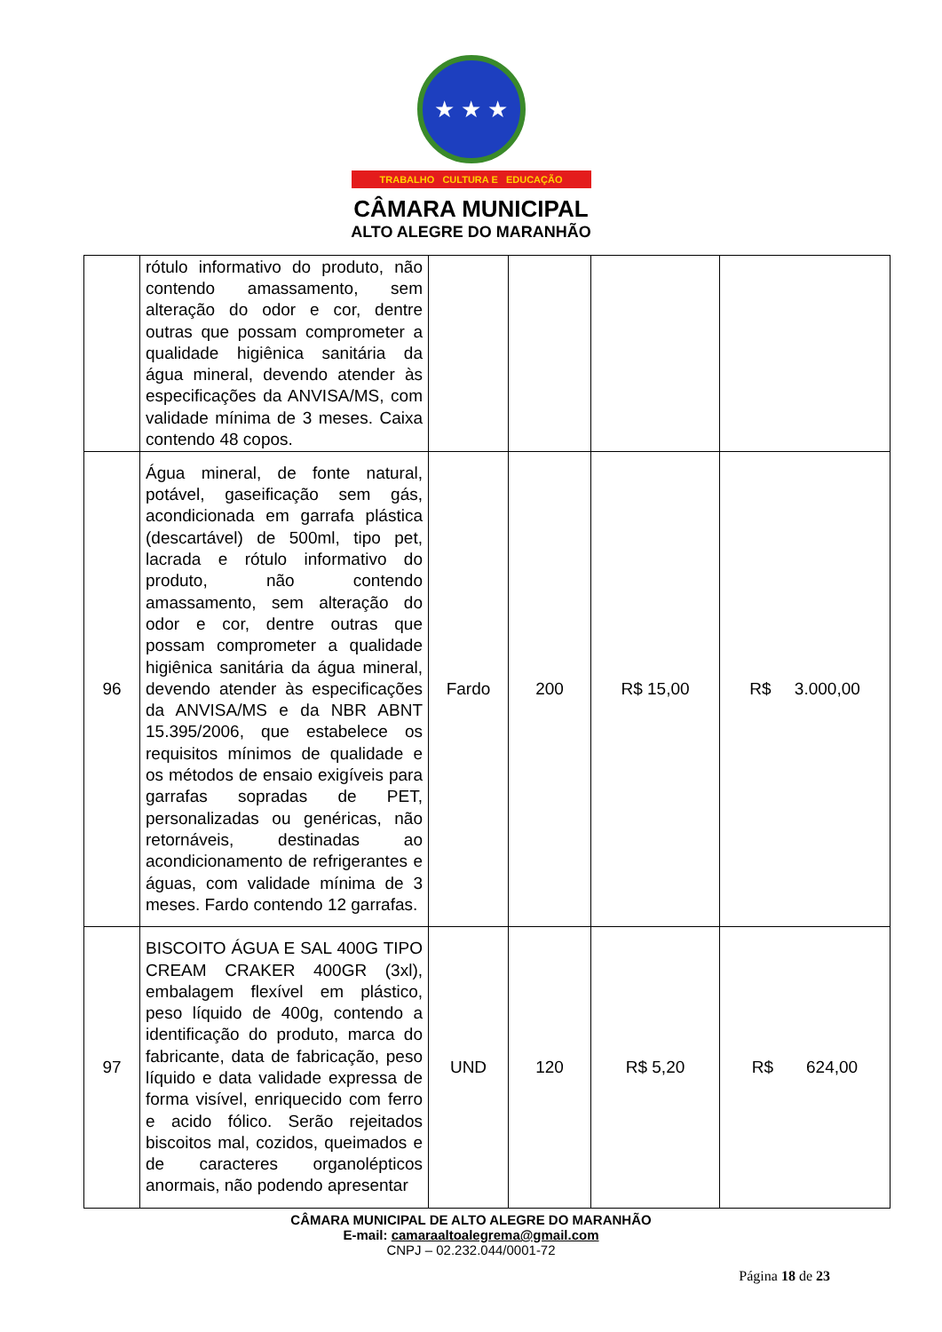★ ★ ★
TRABALHO CULTURA E EDUCAÇÃO
CÂMARA MUNICIPAL
ALTO ALEGRE DO MARANHÃO
| | rótulo informativo do produto, não contendo amassamento, sem alteração do odor e cor, dentre outras que possam comprometer a qualidade higiênica sanitária da água mineral, devendo atender às especificações da ANVISA/MS, com validade mínima de 3 meses. Caixa contendo 48 copos. | | | | |
| 96 | Água mineral, de fonte natural, potável, gaseificação sem gás, acondicionada em garrafa plástica (descartável) de 500ml, tipo pet, lacrada e rótulo informativo do produto, não contendo amassamento, sem alteração do odor e cor, dentre outras que possam comprometer a qualidade higiênica sanitária da água mineral, devendo atender às especificações da ANVISA/MS e da NBR ABNT 15.395/2006, que estabelece os requisitos mínimos de qualidade e os métodos de ensaio exigíveis para garrafas sopradas de PET, personalizadas ou genéricas, não retornáveis, destinadas ao acondicionamento de refrigerantes e águas, com validade mínima de 3 meses. Fardo contendo 12 garrafas. | Fardo | 200 | R$ 15,00 | R$ 3.000,00 |
| 97 | BISCOITO ÁGUA E SAL 400G TIPO CREAM CRAKER 400GR (3xl), embalagem flexível em plástico, peso líquido de 400g, contendo a identificação do produto, marca do fabricante, data de fabricação, peso líquido e data validade expressa de forma visível, enriquecido com ferro e acido fólico. Serão rejeitados biscoitos mal, cozidos, queimados e de caracteres organolépticos anormais, não podendo apresentar | UND | 120 | R$ 5,20 | R$ 624,00 |
CÂMARA MUNICIPAL DE ALTO ALEGRE DO MARANHÃO
E-mail: camaraaltoalegrema@gmail.com
CNPJ – 02.232.044/0001-72
Página 18 de 23